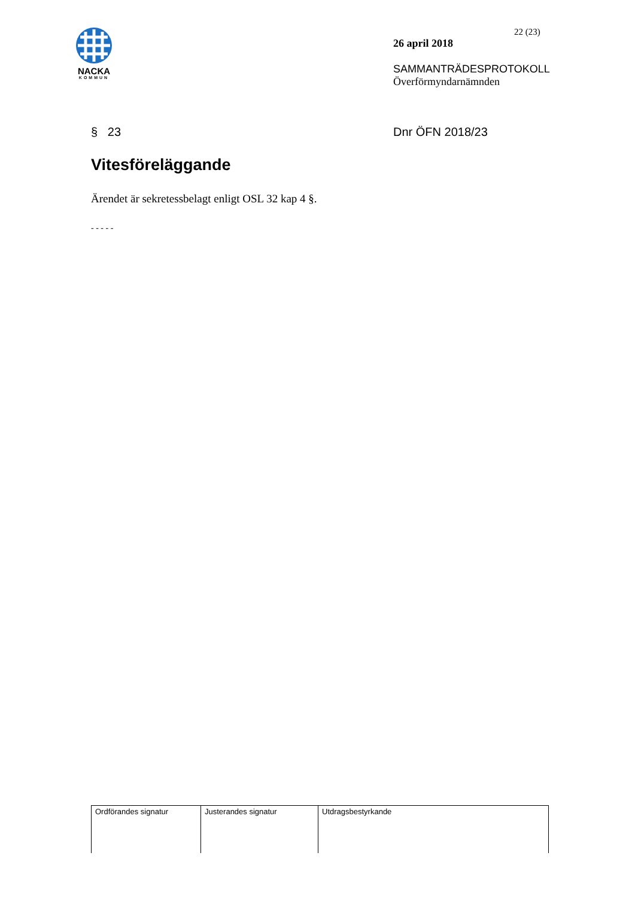NACKA
KOMMUN
22 (23)
26 april 2018
SAMMANTRÄDESPROTOKOLL
Överförmyndarnämnden
§ 23 Dnr ÖFN 2018/23
Vitesföreläggande
Ärendet är sekretessbelagt enligt OSL 32 kap 4 §.
- - - - -
| Ordförandes signatur | Justerandes signatur | Utdragsbestyrkande |